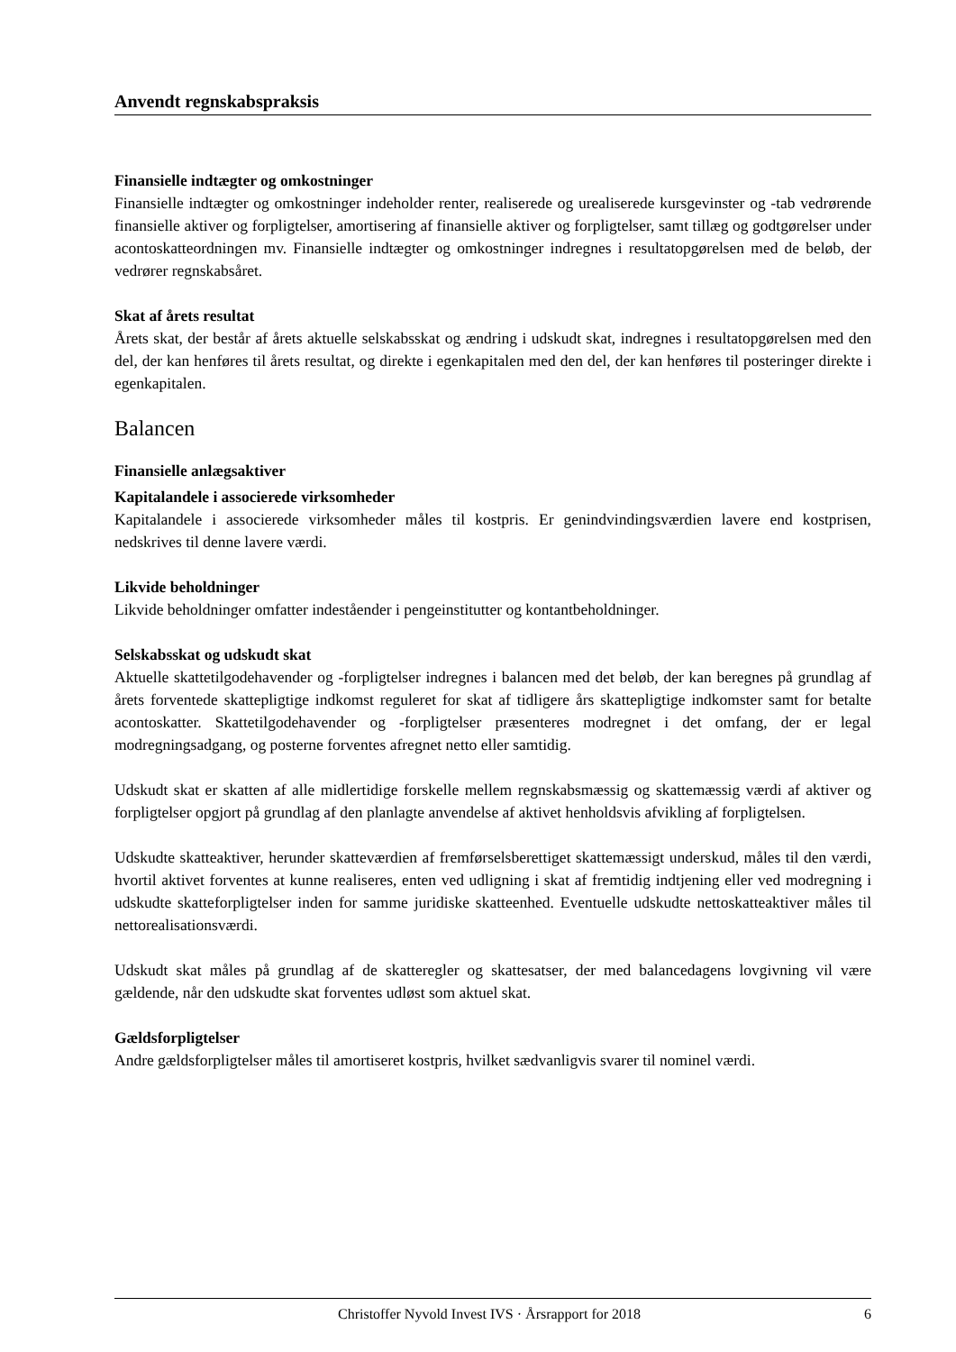Anvendt regnskabspraksis
Finansielle indtægter og omkostninger
Finansielle indtægter og omkostninger indeholder renter, realiserede og urealiserede kursgevinster og -tab vedrørende finansielle aktiver og forpligtelser, amortisering af finansielle aktiver og forpligtelser, samt tillæg og godtgørelser under acontoskatteordningen mv. Finansielle indtægter og omkostninger indregnes i resultatopgørelsen med de beløb, der vedrører regnskabsåret.
Skat af årets resultat
Årets skat, der består af årets aktuelle selskabsskat og ændring i udskudt skat, indregnes i resultatopgørelsen med den del, der kan henføres til årets resultat, og direkte i egenkapitalen med den del, der kan henføres til posteringer direkte i egenkapitalen.
Balancen
Finansielle anlægsaktiver
Kapitalandele i associerede virksomheder
Kapitalandele i associerede virksomheder måles til kostpris. Er genindvindingsværdien lavere end kostprisen, nedskrives til denne lavere værdi.
Likvide beholdninger
Likvide beholdninger omfatter indeståender i pengeinstitutter og kontantbeholdninger.
Selskabsskat og udskudt skat
Aktuelle skattetilgodehavender og -forpligtelser indregnes i balancen med det beløb, der kan beregnes på grundlag af årets forventede skattepligtige indkomst reguleret for skat af tidligere års skattepligtige indkomster samt for betalte acontoskatter. Skattetilgodehavender og -forpligtelser præsenteres modregnet i det omfang, der er legal modregningsadgang, og posterne forventes afregnet netto eller samtidig.
Udskudt skat er skatten af alle midlertidige forskelle mellem regnskabsmæssig og skattemæssig værdi af aktiver og forpligtelser opgjort på grundlag af den planlagte anvendelse af aktivet henholdsvis afvikling af forpligtelsen.
Udskudte skatteaktiver, herunder skatteværdien af fremførselsberettiget skattemæssigt underskud, måles til den værdi, hvortil aktivet forventes at kunne realiseres, enten ved udligning i skat af fremtidig indtjening eller ved modregning i udskudte skatteforpligtelser inden for samme juridiske skatteenhed. Eventuelle udskudte nettoskatteaktiver måles til nettorealisationsværdi.
Udskudt skat måles på grundlag af de skatteregler og skattesatser, der med balancedagens lovgivning vil være gældende, når den udskudte skat forventes udløst som aktuel skat.
Gældsforpligtelser
Andre gældsforpligtelser måles til amortiseret kostpris, hvilket sædvanligvis svarer til nominel værdi.
Christoffer Nyvold Invest IVS · Årsrapport for 2018 6